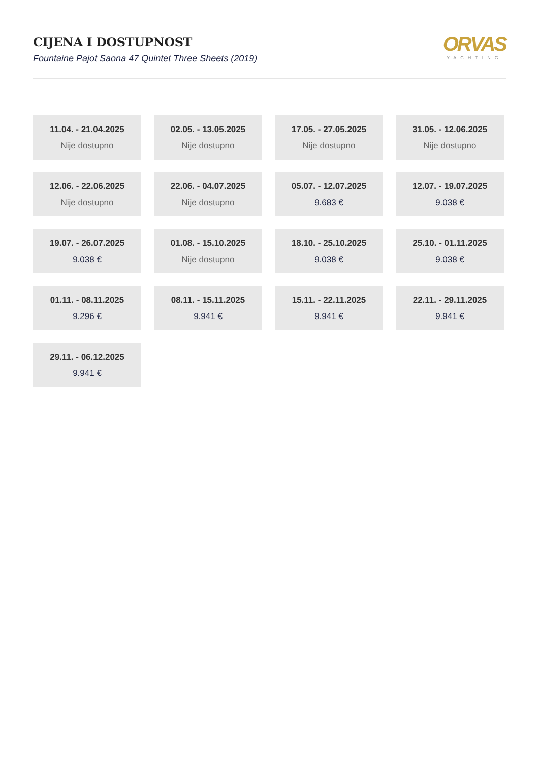CIJENA I DOSTUPNOST
Fountaine Pajot Saona 47 Quintet Three Sheets (2019)
ORVAS
YACHTING
11.04. - 21.04.2025
Nije dostupno
02.05. - 13.05.2025
Nije dostupno
17.05. - 27.05.2025
Nije dostupno
31.05. - 12.06.2025
Nije dostupno
12.06. - 22.06.2025
Nije dostupno
22.06. - 04.07.2025
Nije dostupno
05.07. - 12.07.2025
9.683 €
12.07. - 19.07.2025
9.038 €
19.07. - 26.07.2025
9.038 €
01.08. - 15.10.2025
Nije dostupno
18.10. - 25.10.2025
9.038 €
25.10. - 01.11.2025
9.038 €
01.11. - 08.11.2025
9.296 €
08.11. - 15.11.2025
9.941 €
15.11. - 22.11.2025
9.941 €
22.11. - 29.11.2025
9.941 €
29.11. - 06.12.2025
9.941 €